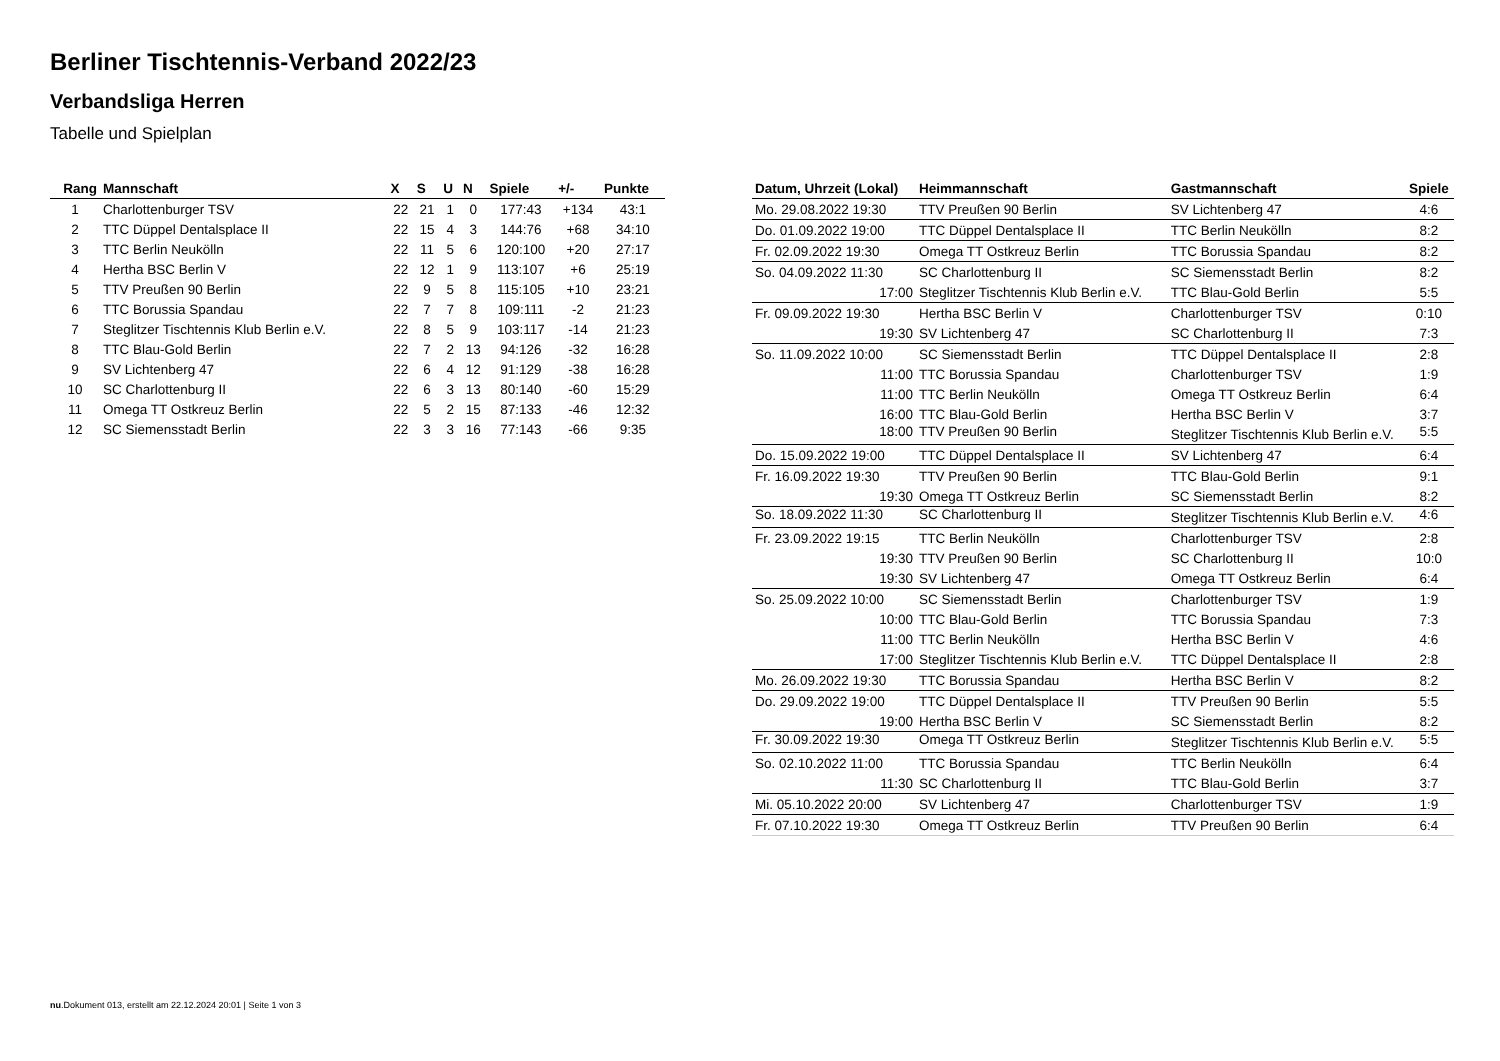Berliner Tischtennis-Verband 2022/23
Verbandsliga Herren
Tabelle und Spielplan
| Rang | Mannschaft | X | S | U | N | Spiele | +/- | Punkte |
| --- | --- | --- | --- | --- | --- | --- | --- | --- |
| 1 | Charlottenburger TSV | 22 | 21 | 1 | 0 | 177:43 | +134 | 43:1 |
| 2 | TTC Düppel Dentalsplace II | 22 | 15 | 4 | 3 | 144:76 | +68 | 34:10 |
| 3 | TTC Berlin Neukölln | 22 | 11 | 5 | 6 | 120:100 | +20 | 27:17 |
| 4 | Hertha BSC Berlin V | 22 | 12 | 1 | 9 | 113:107 | +6 | 25:19 |
| 5 | TTV Preußen 90 Berlin | 22 | 9 | 5 | 8 | 115:105 | +10 | 23:21 |
| 6 | TTC Borussia Spandau | 22 | 7 | 7 | 8 | 109:111 | -2 | 21:23 |
| 7 | Steglitzer Tischtennis Klub Berlin e.V. | 22 | 8 | 5 | 9 | 103:117 | -14 | 21:23 |
| 8 | TTC Blau-Gold Berlin | 22 | 7 | 2 | 13 | 94:126 | -32 | 16:28 |
| 9 | SV Lichtenberg 47 | 22 | 6 | 4 | 12 | 91:129 | -38 | 16:28 |
| 10 | SC Charlottenburg II | 22 | 6 | 3 | 13 | 80:140 | -60 | 15:29 |
| 11 | Omega TT Ostkreuz Berlin | 22 | 5 | 2 | 15 | 87:133 | -46 | 12:32 |
| 12 | SC Siemensstadt Berlin | 22 | 3 | 3 | 16 | 77:143 | -66 | 9:35 |
| Datum, Uhrzeit (Lokal) | Heimmannschaft | Gastmannschaft | Spiele |
| --- | --- | --- | --- |
| Mo. 29.08.2022 19:30 | TTV Preußen 90 Berlin | SV Lichtenberg 47 | 4:6 |
| Do. 01.09.2022 19:00 | TTC Düppel Dentalsplace II | TTC Berlin Neukölln | 8:2 |
| Fr. 02.09.2022 19:30 | Omega TT Ostkreuz Berlin | TTC Borussia Spandau | 8:2 |
| So. 04.09.2022 11:30 | SC Charlottenburg II | SC Siemensstadt Berlin | 8:2 |
| 17:00 | Steglitzer Tischtennis Klub Berlin e.V. | TTC Blau-Gold Berlin | 5:5 |
| Fr. 09.09.2022 19:30 | Hertha BSC Berlin V | Charlottenburger TSV | 0:10 |
| 19:30 | SV Lichtenberg 47 | SC Charlottenburg II | 7:3 |
| So. 11.09.2022 10:00 | SC Siemensstadt Berlin | TTC Düppel Dentalsplace II | 2:8 |
| 11:00 | TTC Borussia Spandau | Charlottenburger TSV | 1:9 |
| 11:00 | TTC Berlin Neukölln | Omega TT Ostkreuz Berlin | 6:4 |
| 16:00 | TTC Blau-Gold Berlin | Hertha BSC Berlin V | 3:7 |
| 18:00 | TTV Preußen 90 Berlin | Steglitzer Tischtennis Klub Berlin e.V. | 5:5 |
| Do. 15.09.2022 19:00 | TTC Düppel Dentalsplace II | SV Lichtenberg 47 | 6:4 |
| Fr. 16.09.2022 19:30 | TTV Preußen 90 Berlin | TTC Blau-Gold Berlin | 9:1 |
| 19:30 | Omega TT Ostkreuz Berlin | SC Siemensstadt Berlin | 8:2 |
| So. 18.09.2022 11:30 | SC Charlottenburg II | Steglitzer Tischtennis Klub Berlin e.V. | 4:6 |
| Fr. 23.09.2022 19:15 | TTC Berlin Neukölln | Charlottenburger TSV | 2:8 |
| 19:30 | TTV Preußen 90 Berlin | SC Charlottenburg II | 10:0 |
| 19:30 | SV Lichtenberg 47 | Omega TT Ostkreuz Berlin | 6:4 |
| So. 25.09.2022 10:00 | SC Siemensstadt Berlin | Charlottenburger TSV | 1:9 |
| 10:00 | TTC Blau-Gold Berlin | TTC Borussia Spandau | 7:3 |
| 11:00 | TTC Berlin Neukölln | Hertha BSC Berlin V | 4:6 |
| 17:00 | Steglitzer Tischtennis Klub Berlin e.V. | TTC Düppel Dentalsplace II | 2:8 |
| Mo. 26.09.2022 19:30 | TTC Borussia Spandau | Hertha BSC Berlin V | 8:2 |
| Do. 29.09.2022 19:00 | TTC Düppel Dentalsplace II | TTV Preußen 90 Berlin | 5:5 |
| 19:00 | Hertha BSC Berlin V | SC Siemensstadt Berlin | 8:2 |
| Fr. 30.09.2022 19:30 | Omega TT Ostkreuz Berlin | Steglitzer Tischtennis Klub Berlin e.V. | 5:5 |
| So. 02.10.2022 11:00 | TTC Borussia Spandau | TTC Berlin Neukölln | 6:4 |
| 11:30 | SC Charlottenburg II | TTC Blau-Gold Berlin | 3:7 |
| Mi. 05.10.2022 20:00 | SV Lichtenberg 47 | Charlottenburger TSV | 1:9 |
| Fr. 07.10.2022 19:30 | Omega TT Ostkreuz Berlin | TTV Preußen 90 Berlin | 6:4 |
nu.Dokument 013, erstellt am 22.12.2024 20:01 | Seite 1 von 3